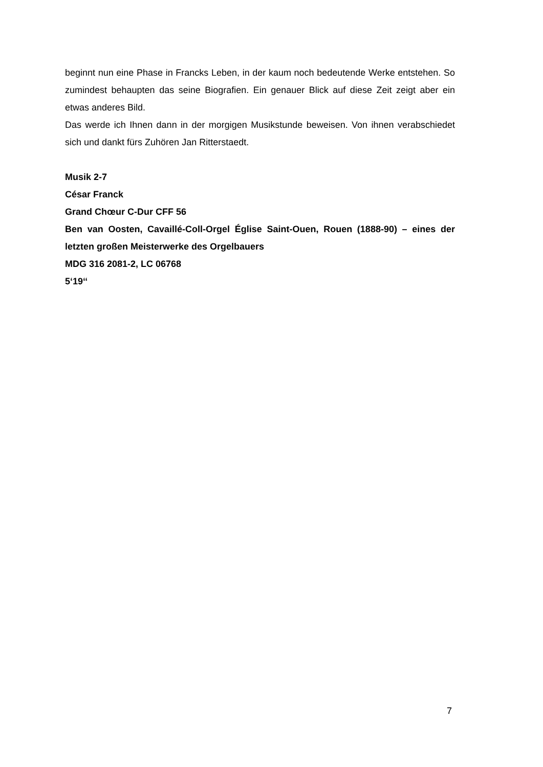beginnt nun eine Phase in Francks Leben, in der kaum noch bedeutende Werke entstehen. So zumindest behaupten das seine Biografien. Ein genauer Blick auf diese Zeit zeigt aber ein etwas anderes Bild.
Das werde ich Ihnen dann in der morgigen Musikstunde beweisen. Von ihnen verabschiedet sich und dankt fürs Zuhören Jan Ritterstaedt.
Musik 2-7
César Franck
Grand Chœur C-Dur CFF 56
Ben van Oosten, Cavaillé-Coll-Orgel Église Saint-Ouen, Rouen (1888-90) – eines der letzten großen Meisterwerke des Orgelbauers
MDG 316 2081-2, LC 06768
5‘19‘‘
7